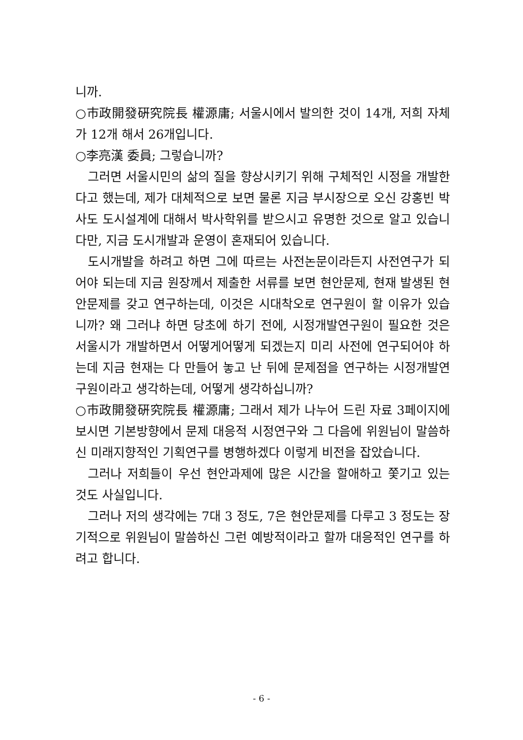니까.
○市政開發硏究院長 權源庸; 서울시에서 발의한 것이 14개, 저희 자체가 12개 해서 26개입니다.
○李亮漢 委員; 그렇습니까?
그러면 서울시민의 삶의 질을 향상시키기 위해 구체적인 시정을 개발한다고 했는데, 제가 대체적으로 보면 물론 지금 부시장으로 오신 강홍빈 박사도 도시설계에 대해서 박사학위를 받으시고 유명한 것으로 알고 있습니다만, 지금 도시개발과 운영이 혼재되어 있습니다.
도시개발을 하려고 하면 그에 따르는 사전논문이라든지 사전연구가 되어야 되는데 지금 원장께서 제출한 서류를 보면 현안문제, 현재 발생된 현안문제를 갖고 연구하는데, 이것은 시대착오로 연구원이 할 이유가 있습니까? 왜 그러냐 하면 당초에 하기 전에, 시정개발연구원이 필요한 것은 서울시가 개발하면서 어떻게어떻게 되겠는지 미리 사전에 연구되어야 하는데 지금 현재는 다 만들어 놓고 난 뒤에 문제점을 연구하는 시정개발연구원이라고 생각하는데, 어떻게 생각하십니까?
○市政開發硏究院長 權源庸; 그래서 제가 나누어 드린 자료 3페이지에 보시면 기본방향에서 문제 대응적 시정연구와 그 다음에 위원님이 말씀하신 미래지향적인 기획연구를 병행하겠다 이렇게 비전을 잡았습니다.
그러나 저희들이 우선 현안과제에 많은 시간을 할애하고 쫓기고 있는 것도 사실입니다.
그러나 저의 생각에는 7대 3 정도, 7은 현안문제를 다루고 3 정도는 장기적으로 위원님이 말씀하신 그런 예방적이라고 할까 대응적인 연구를 하려고 합니다.
- 6 -